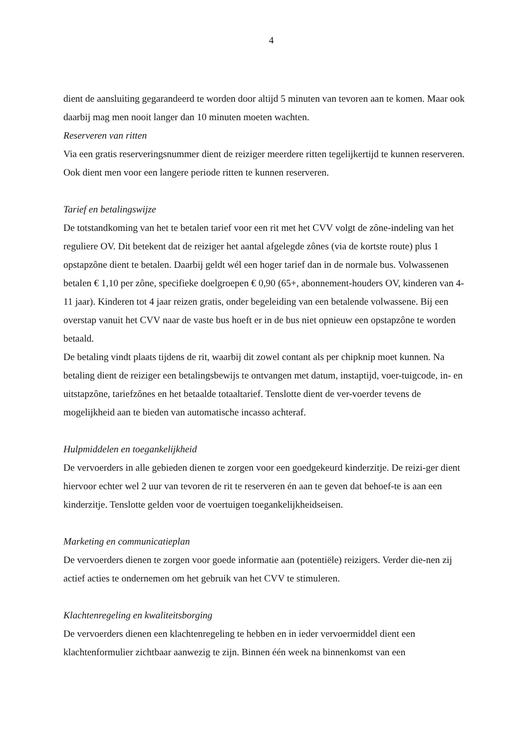4
dient de aansluiting gegarandeerd te worden door altijd 5 minuten van tevoren aan te komen. Maar ook daarbij mag men nooit langer dan 10 minuten moeten wachten.
Reserveren van ritten
Via een gratis reserveringsnummer dient de reiziger meerdere ritten tegelijkertijd te kunnen reserveren. Ook dient men voor een langere periode ritten te kunnen reserveren.
Tarief en betalingswijze
De totstandkoming van het te betalen tarief voor een rit met het CVV volgt de zône-indeling van het reguliere OV. Dit betekent dat de reiziger het aantal afgelegde zônes (via de kortste route) plus 1 opstapzône dient te betalen. Daarbij geldt wél een hoger tarief dan in de normale bus. Volwassenen betalen € 1,10 per zône, specifieke doelgroepen € 0,90 (65+, abonnement-houders OV, kinderen van 4-11 jaar). Kinderen tot 4 jaar reizen gratis, onder begeleiding van een betalende volwassene. Bij een overstap vanuit het CVV naar de vaste bus hoeft er in de bus niet opnieuw een opstapzône te worden betaald.
De betaling vindt plaats tijdens de rit, waarbij dit zowel contant als per chipknip moet kunnen. Na betaling dient de reiziger een betalingsbewijs te ontvangen met datum, instaptijd, voer-tuigcode, in- en uitstapzône, tariefzônes en het betaalde totaaltarief. Tenslotte dient de ver-voerder tevens de mogelijkheid aan te bieden van automatische incasso achteraf.
Hulpmiddelen en toegankelijkheid
De vervoerders in alle gebieden dienen te zorgen voor een goedgekeurd kinderzitje. De reizi-ger dient hiervoor echter wel 2 uur van tevoren de rit te reserveren én aan te geven dat behoef-te is aan een kinderzitje. Tenslotte gelden voor de voertuigen toegankelijkheidseisen.
Marketing en communicatieplan
De vervoerders dienen te zorgen voor goede informatie aan (potentiële) reizigers. Verder die-nen zij actief acties te ondernemen om het gebruik van het CVV te stimuleren.
Klachtenregeling en kwaliteitsborging
De vervoerders dienen een klachtenregeling te hebben en in ieder vervoermiddel dient een klachtenformulier zichtbaar aanwezig te zijn. Binnen één week na binnenkomst van een